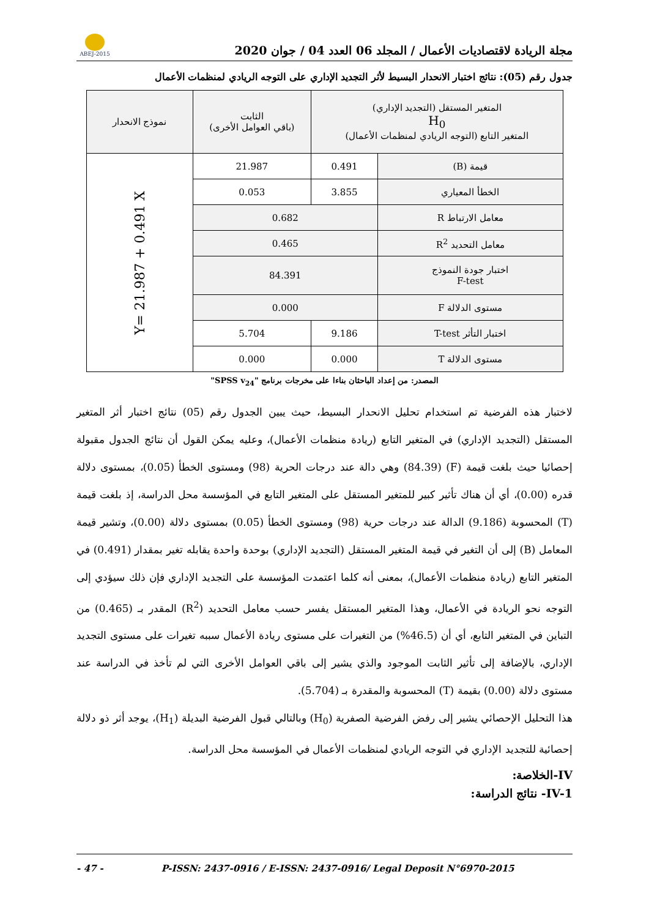ABEJ-2015
مجلة الريادة لاقتصاديات الأعمال / المجلد 06 العدد 04 / جوان 2020
جدول رقم (05): نتائج اختبار الانحدار البسيط لأثر التجديد الإداري على التوجه الريادي لمنظمات الأعمال
| المتغير المستقل (التجديد الإداري) H<sub>0</sub> المتغير التابع (التوجه الريادي لمنظمات الأعمال) | | الثابت (باقي العوامل الأخرى) | نموذج الانحدار |
| قيمة (B) | 0.491 | 21.987 | Y= 21.987 + 0.491 X |
| الخطأ المعياري | 3.855 | 0.053 | |
| معامل الارتباط R | 0.682 | | |
| معامل التحديد R<sup>2</sup> | 0.465 | | |
| اختبار جودة النموذج F-test | 84.391 | | |
| مستوى الدلالة F | 0.000 | | |
| اختبار التأثر T-test | 9.186 | 5.704 | |
| مستوى الدلالة T | 0.000 | 0.000 | |
المصدر: من إعداد الباحثان بناءا على مخرجات برنامج "SPSS v<sub>24</sub>"
لاختبار هذه الفرضية تم استخدام تحليل الانحدار البسيط، حيث يبين الجدول رقم (05) نتائج اختبار أثر المتغير المستقل (التجديد الإداري) في المتغير التابع (ريادة منظمات الأعمال)، وعليه يمكن القول أن نتائج الجدول مقبولة إحصائيا حيث بلغت قيمة (F) (84.39) وهي دالة عند درجات الحرية (98) ومستوى الخطأ (0.05)، بمستوى دلالة قدره (0.00)، أي أن هناك تأثير كبير للمتغير المستقل على المتغير التابع في المؤسسة محل الدراسة، إذ بلغت قيمة (T) المحسوبة (9.186) الدالة عند درجات حرية (98) ومستوى الخطأ (0.05) بمستوى دلالة (0.00)، وتشير قيمة المعامل (B) إلى أن التغير في قيمة المتغير المستقل (التجديد الإداري) بوحدة واحدة يقابله تغير بمقدار (0.491) في المتغير التابع (ريادة منظمات الأعمال)، بمعنى أنه كلما اعتمدت المؤسسة على التجديد الإداري فإن ذلك سيؤدي إلى التوجه نحو الريادة في الأعمال، وهذا المتغير المستقل يفسر حسب معامل التحديد (R<sup>2</sup>) المقدر بـ (0.465) من التباين في المتغير التابع، أي أن (46.5%) من التغيرات على مستوى ريادة الأعمال سببه تغيرات على مستوى التجديد الإداري، بالإضافة إلى تأثير الثابت الموجود والذي يشير إلى باقي العوامل الأخرى التي لم تأخذ في الدراسة عند مستوى دلالة (0.00) بقيمة (T) المحسوبة والمقدرة بـ (5.704).
هذا التحليل الإحصائي يشير إلى رفض الفرضية الصفرية (H<sub>0</sub>) وبالتالي قبول الفرضية البديلة (H<sub>1</sub>)، يوجد أثر ذو دلالة إحصائية للتجديد الإداري في التوجه الريادي لمنظمات الأعمال في المؤسسة محل الدراسة.
IV-الخلاصة:
IV-1- نتائج الدراسة:
- 47 - P-ISSN: 2437-0916 / E-ISSN: 2437-0916/ Legal Deposit N°6970-2015